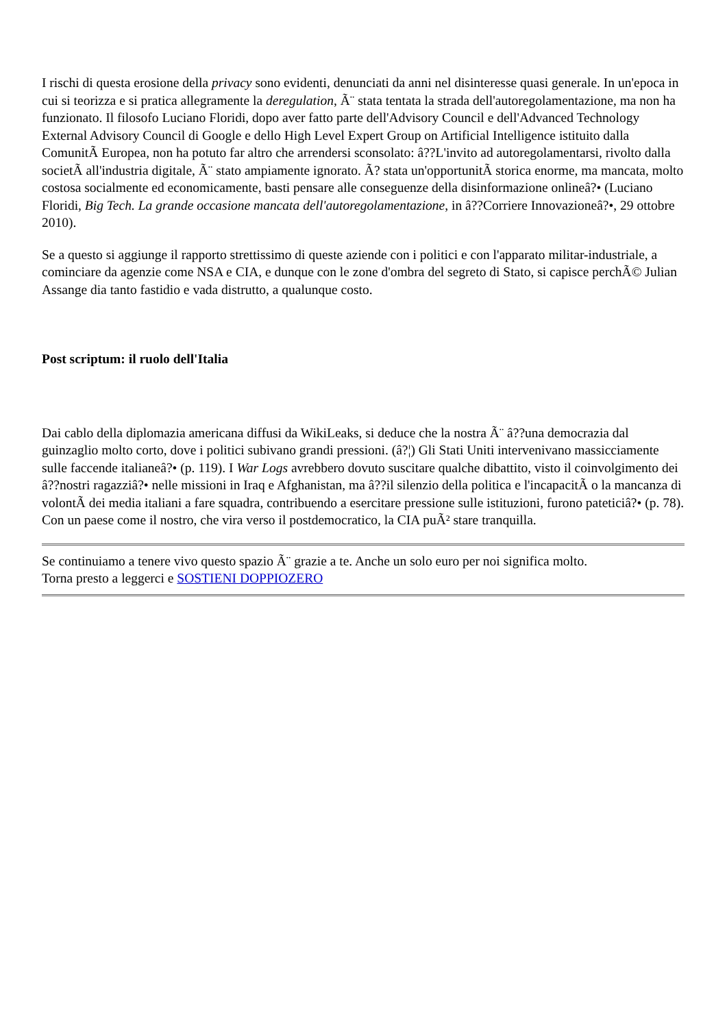I rischi di questa erosione della privacy sono evidenti, denunciati da anni nel disinteresse quasi generale. In un'epoca in cui si teorizza e si pratica allegramente la deregulation, Ã¨ stata tentata la strada dell'autoregolamentazione, ma non ha funzionato. Il filosofo Luciano Floridi, dopo aver fatto parte dell'Advisory Council e dell'Advanced Technology External Advisory Council di Google e dello High Level Expert Group on Artificial Intelligence istituito dalla ComunitÃ Europea, non ha potuto far altro che arrendersi sconsolato: â??L'invito ad autoregolamentarsi, rivolto dalla societÃ all'industria digitale, Ã¨ stato ampiamente ignorato. Ã? stata un'opportunitÃ storica enorme, ma mancata, molto costosa socialmente ed economicamente, basti pensare alle conseguenze della disinformazione onlineâ?• (Luciano Floridi, Big Tech. La grande occasione mancata dell'autoregolamentazione, in â??Corriere Innovazioneâ?•, 29 ottobre 2010).
Se a questo si aggiunge il rapporto strettissimo di queste aziende con i politici e con l'apparato militar-industriale, a cominciare da agenzie come NSA e CIA, e dunque con le zone d'ombra del segreto di Stato, si capisce perchÃ© Julian Assange dia tanto fastidio e vada distrutto, a qualunque costo.
Post scriptum: il ruolo dell'Italia
Dai cablo della diplomazia americana diffusi da WikiLeaks, si deduce che la nostra Ã¨ â??una democrazia dal guinzaglio molto corto, dove i politici subivano grandi pressioni. (â?¦) Gli Stati Uniti intervenivano massicciamente sulle faccende italianeâ?• (p. 119). I War Logs avrebbero dovuto suscitare qualche dibattito, visto il coinvolgimento dei â??nostri ragazziâ?• nelle missioni in Iraq e Afghanistan, ma â??il silenzio della politica e l'incapacitÃ o la mancanza di volontÃ dei media italiani a fare squadra, contribuendo a esercitare pressione sulle istituzioni, furono pateticiâ?• (p. 78). Con un paese come il nostro, che vira verso il postdemocratico, la CIA puÃ² stare tranquilla.
Se continuiamo a tenere vivo questo spazio Ã¨ grazie a te. Anche un solo euro per noi significa molto.
Torna presto a leggerci e SOSTIENI DOPPIOZERO